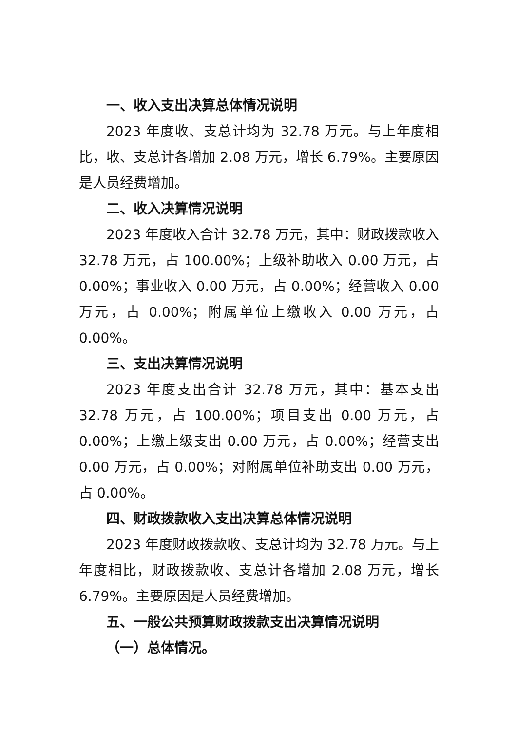一、收入支出决算总体情况说明
2023 年度收、支总计均为 32.78 万元。与上年度相比，收、支总计各增加 2.08 万元，增长 6.79%。主要原因是人员经费增加。
二、收入决算情况说明
2023 年度收入合计 32.78 万元，其中：财政拨款收入 32.78 万元，占 100.00%；上级补助收入 0.00 万元，占 0.00%；事业收入 0.00 万元，占 0.00%；经营收入 0.00 万元，占 0.00%；附属单位上缴收入 0.00 万元，占 0.00%。
三、支出决算情况说明
2023 年度支出合计 32.78 万元，其中：基本支出 32.78 万元，占 100.00%；项目支出 0.00 万元，占 0.00%；上缴上级支出 0.00 万元，占 0.00%；经营支出 0.00 万元，占 0.00%；对附属单位补助支出 0.00 万元，占 0.00%。
四、财政拨款收入支出决算总体情况说明
2023 年度财政拨款收、支总计均为 32.78 万元。与上年度相比，财政拨款收、支总计各增加 2.08 万元，增长 6.79%。主要原因是人员经费增加。
五、一般公共预算财政拨款支出决算情况说明
（一）总体情况。